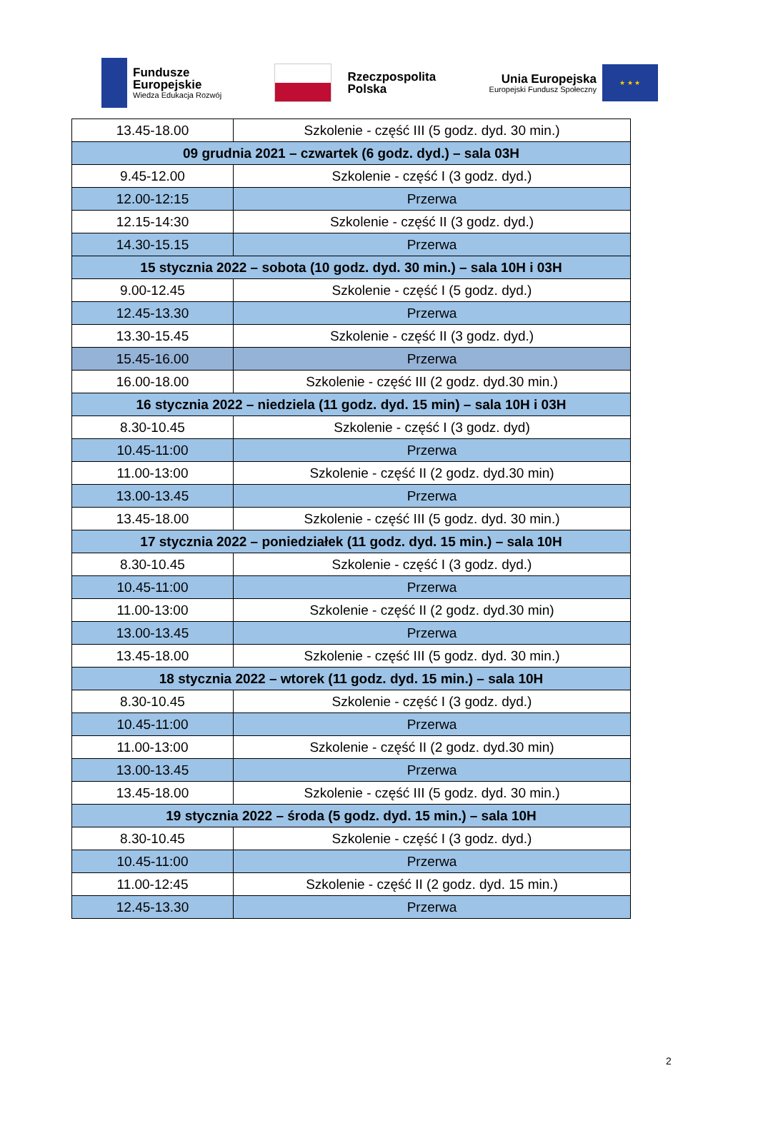Fundusze
Europejskie
Wiedza Edukacja Rozwój
Rzeczpospolita
Polska
Unia Europejska
Europejski Fundusz Społeczny
★ ★ ★
| 13.45-18.00 | Szkolenie - część III (5 godz. dyd. 30 min.) |
| 09 grudnia 2021 – czwartek (6 godz. dyd.) – sala 03H | |
| 9.45-12.00 | Szkolenie - część I (3 godz. dyd.) |
| 12.00-12:15 | Przerwa |
| 12.15-14:30 | Szkolenie - część II (3 godz. dyd.) |
| 14.30-15.15 | Przerwa |
| 15 stycznia 2022 – sobota (10 godz. dyd. 30 min.) – sala 10H i 03H | |
| 9.00-12.45 | Szkolenie - część I (5 godz. dyd.) |
| 12.45-13.30 | Przerwa |
| 13.30-15.45 | Szkolenie - część II (3 godz. dyd.) |
| 15.45-16.00 | Przerwa |
| 16.00-18.00 | Szkolenie - część III (2 godz. dyd.30 min.) |
| 16 stycznia 2022 – niedziela (11 godz. dyd. 15 min) – sala 10H i 03H | |
| 8.30-10.45 | Szkolenie - część I (3 godz. dyd) |
| 10.45-11:00 | Przerwa |
| 11.00-13:00 | Szkolenie - część II (2 godz. dyd.30 min) |
| 13.00-13.45 | Przerwa |
| 13.45-18.00 | Szkolenie - część III (5 godz. dyd. 30 min.) |
| 17 stycznia 2022 – poniedziałek (11 godz. dyd. 15 min.) – sala 10H | |
| 8.30-10.45 | Szkolenie - część I (3 godz. dyd.) |
| 10.45-11:00 | Przerwa |
| 11.00-13:00 | Szkolenie - część II (2 godz. dyd.30 min) |
| 13.00-13.45 | Przerwa |
| 13.45-18.00 | Szkolenie - część III (5 godz. dyd. 30 min.) |
| 18 stycznia 2022 – wtorek (11 godz. dyd. 15 min.) – sala 10H | |
| 8.30-10.45 | Szkolenie - część I (3 godz. dyd.) |
| 10.45-11:00 | Przerwa |
| 11.00-13:00 | Szkolenie - część II (2 godz. dyd.30 min) |
| 13.00-13.45 | Przerwa |
| 13.45-18.00 | Szkolenie - część III (5 godz. dyd. 30 min.) |
| 19 stycznia 2022 – środa (5 godz. dyd. 15 min.) – sala 10H | |
| 8.30-10.45 | Szkolenie - część I (3 godz. dyd.) |
| 10.45-11:00 | Przerwa |
| 11.00-12:45 | Szkolenie - część II (2 godz. dyd. 15 min.) |
| 12.45-13.30 | Przerwa |
2